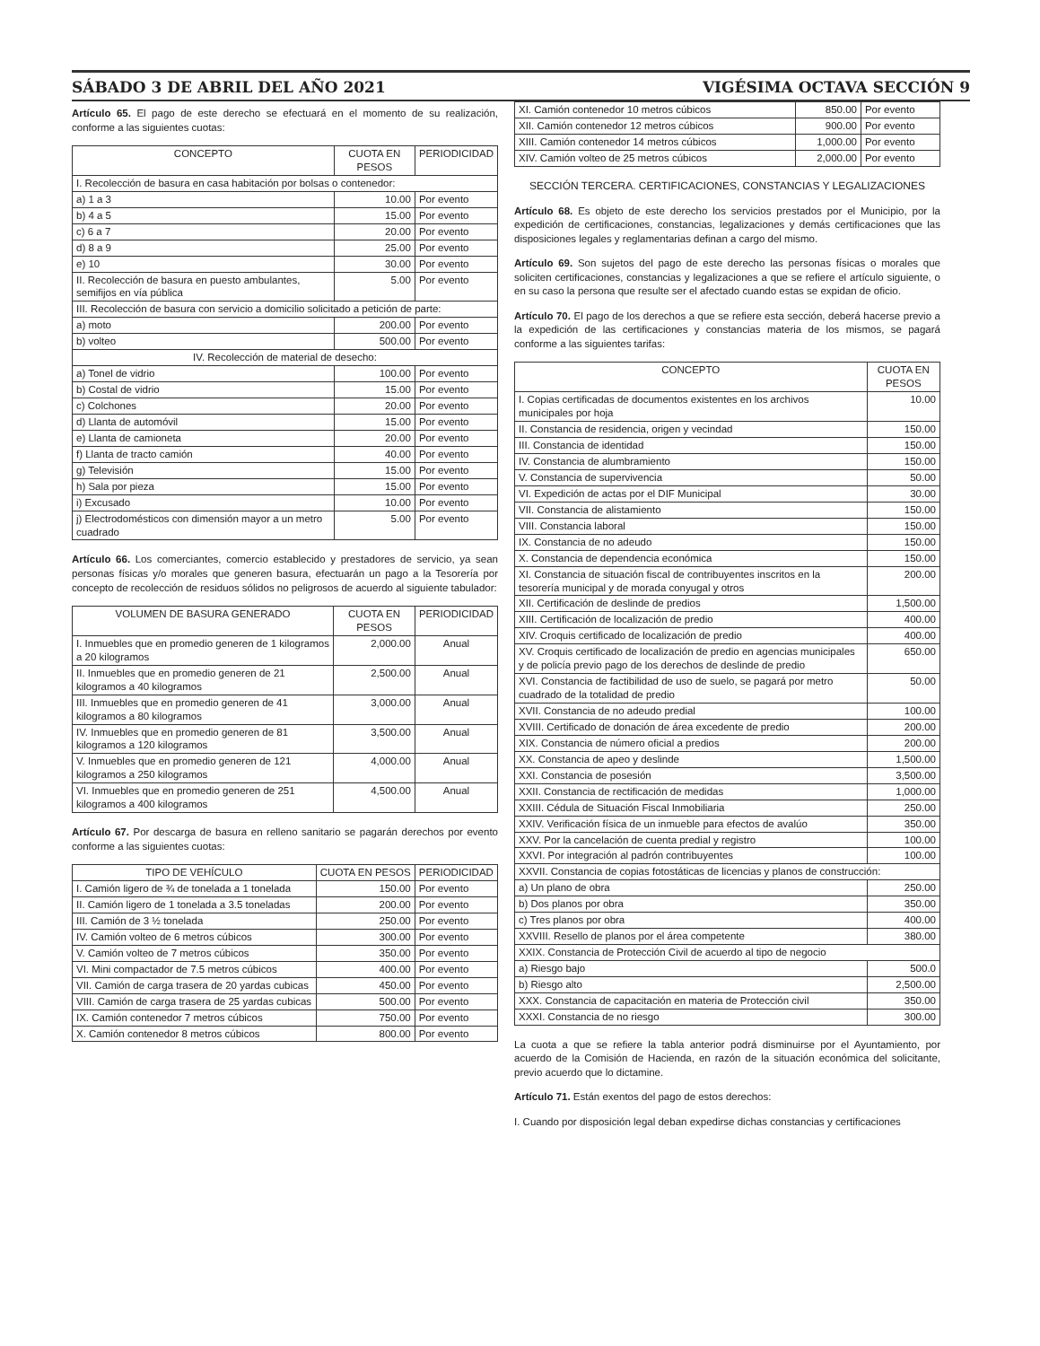SÁBADO 3 DE ABRIL DEL AÑO 2021 VIGÉSIMA OCTAVA SECCIÓN 9
Artículo 65. El pago de este derecho se efectuará en el momento de su realización, conforme a las siguientes cuotas:
| CONCEPTO | CUOTA EN PESOS | PERIODICIDAD |
| --- | --- | --- |
| I. Recolección de basura en casa habitación por bolsas o contenedor: | | |
| a) 1 a 3 | 10.00 | Por evento |
| b) 4 a 5 | 15.00 | Por evento |
| c) 6 a 7 | 20.00 | Por evento |
| d) 8 a 9 | 25.00 | Por evento |
| e) 10 | 30.00 | Por evento |
| II. Recolección de basura en puesto ambulantes, semifijos en vía pública | 5.00 | Por evento |
| III. Recolección de basura con servicio a domicilio solicitado a petición de parte: | | |
| a) moto | 200.00 | Por evento |
| b) volteo | 500.00 | Por evento |
| IV. Recolección de material de desecho: | | |
| a) Tonel de vidrio | 100.00 | Por evento |
| b) Costal de vidrio | 15.00 | Por evento |
| c) Colchones | 20.00 | Por evento |
| d) Llanta de automóvil | 15.00 | Por evento |
| e) Llanta de camioneta | 20.00 | Por evento |
| f) Llanta de tracto camión | 40.00 | Por evento |
| g) Televisión | 15.00 | Por evento |
| h) Sala por pieza | 15.00 | Por evento |
| i) Excusado | 10.00 | Por evento |
| j) Electrodomésticos con dimensión mayor a un metro cuadrado | 5.00 | Por evento |
Artículo 66. Los comerciantes, comercio establecido y prestadores de servicio, ya sean personas físicas y/o morales que generen basura, efectuarán un pago a la Tesorería por concepto de recolección de residuos sólidos no peligrosos de acuerdo al siguiente tabulador:
| VOLUMEN DE BASURA GENERADO | CUOTA EN PESOS | PERIODICIDAD |
| --- | --- | --- |
| I. Inmuebles que en promedio generen de 1 kilogramos a 20 kilogramos | 2,000.00 | Anual |
| II. Inmuebles que en promedio generen de 21 kilogramos a 40 kilogramos | 2,500.00 | Anual |
| III. Inmuebles que en promedio generen de 41 kilogramos a 80 kilogramos | 3,000.00 | Anual |
| IV. Inmuebles que en promedio generen de 81 kilogramos a 120 kilogramos | 3,500.00 | Anual |
| V. Inmuebles que en promedio generen de 121 kilogramos a 250 kilogramos | 4,000.00 | Anual |
| VI. Inmuebles que en promedio generen de 251 kilogramos a 400 kilogramos | 4,500.00 | Anual |
Artículo 67. Por descarga de basura en relleno sanitario se pagarán derechos por evento conforme a las siguientes cuotas:
| TIPO DE VEHÍCULO | CUOTA EN PESOS | PERIODICIDAD |
| --- | --- | --- |
| I. Camión ligero de ¾ de tonelada a 1 tonelada | 150.00 | Por evento |
| II. Camión ligero de 1 tonelada a 3.5 toneladas | 200.00 | Por evento |
| III. Camión de 3 ½ tonelada | 250.00 | Por evento |
| IV. Camión volteo de 6 metros cúbicos | 300.00 | Por evento |
| V. Camión volteo de 7 metros cúbicos | 350.00 | Por evento |
| VI. Mini compactador de 7.5 metros cúbicos | 400.00 | Por evento |
| VII. Camión de carga trasera de 20 yardas cubicas | 450.00 | Por evento |
| VIII. Camión de carga trasera de 25 yardas cubicas | 500.00 | Por evento |
| IX. Camión contenedor 7 metros cúbicos | 750.00 | Por evento |
| X. Camión contenedor 8 metros cúbicos | 800.00 | Por evento |
| XI. Camión contenedor 10 metros cúbicos | 850.00 | Por evento |
| XII. Camión contenedor 12 metros cúbicos | 900.00 | Por evento |
| XIII. Camión contenedor 14 metros cúbicos | 1,000.00 | Por evento |
| XIV. Camión volteo de 25 metros cúbicos | 2,000.00 | Por evento |
SECCIÓN TERCERA. CERTIFICACIONES, CONSTANCIAS Y LEGALIZACIONES
Artículo 68. Es objeto de este derecho los servicios prestados por el Municipio, por la expedición de certificaciones, constancias, legalizaciones y demás certificaciones que las disposiciones legales y reglamentarias definan a cargo del mismo.
Artículo 69. Son sujetos del pago de este derecho las personas físicas o morales que soliciten certificaciones, constancias y legalizaciones a que se refiere el artículo siguiente, o en su caso la persona que resulte ser el afectado cuando estas se expidan de oficio.
Artículo 70. El pago de los derechos a que se refiere esta sección, deberá hacerse previo a la expedición de las certificaciones y constancias materia de los mismos, se pagará conforme a las siguientes tarifas:
| CONCEPTO | CUOTA EN PESOS |
| --- | --- |
| I. Copias certificadas de documentos existentes en los archivos municipales por hoja | 10.00 |
| II. Constancia de residencia, origen y vecindad | 150.00 |
| III. Constancia de identidad | 150.00 |
| IV. Constancia de alumbramiento | 150.00 |
| V. Constancia de supervivencia | 50.00 |
| VI. Expedición de actas por el DIF Municipal | 30.00 |
| VII. Constancia de alistamiento | 150.00 |
| VIII. Constancia laboral | 150.00 |
| IX. Constancia de no adeudo | 150.00 |
| X. Constancia de dependencia económica | 150.00 |
| XI. Constancia de situación fiscal de contribuyentes inscritos en la tesorería municipal y de morada conyugal y otros | 200.00 |
| XII. Certificación de deslinde de predios | 1,500.00 |
| XIII. Certificación de localización de predio | 400.00 |
| XIV. Croquis certificado de localización de predio | 400.00 |
| XV. Croquis certificado de localización de predio en agencias municipales y de policía previo pago de los derechos de deslinde de predio | 650.00 |
| XVI. Constancia de factibilidad de uso de suelo, se pagará por metro cuadrado de la totalidad de predio | 50.00 |
| XVII. Constancia de no adeudo predial | 100.00 |
| XVIII. Certificado de donación de área excedente de predio | 200.00 |
| XIX. Constancia de número oficial a predios | 200.00 |
| XX. Constancia de apeo y deslinde | 1,500.00 |
| XXI. Constancia de posesión | 3,500.00 |
| XXII. Constancia de rectificación de medidas | 1,000.00 |
| XXIII. Cédula de Situación Fiscal Inmobiliaria | 250.00 |
| XXIV. Verificación física de un inmueble para efectos de avalúo | 350.00 |
| XXV. Por la cancelación de cuenta predial y registro | 100.00 |
| XXVI. Por integración al padrón contribuyentes | 100.00 |
| XXVII. Constancia de copias fotostáticas de licencias y planos de construcción: | |
| a) Un plano de obra | 250.00 |
| b) Dos planos por obra | 350.00 |
| c) Tres planos por obra | 400.00 |
| XXVIII. Resello de planos por el área competente | 380.00 |
| XXIX. Constancia de Protección Civil de acuerdo al tipo de negocio | |
| a) Riesgo bajo | 500.0 |
| b) Riesgo alto | 2,500.00 |
| XXX. Constancia de capacitación en materia de Protección civil | 350.00 |
| XXXI. Constancia de no riesgo | 300.00 |
La cuota a que se refiere la tabla anterior podrá disminuirse por el Ayuntamiento, por acuerdo de la Comisión de Hacienda, en razón de la situación económica del solicitante, previo acuerdo que lo dictamine.
Artículo 71. Están exentos del pago de estos derechos:
I. Cuando por disposición legal deban expedirse dichas constancias y certificaciones